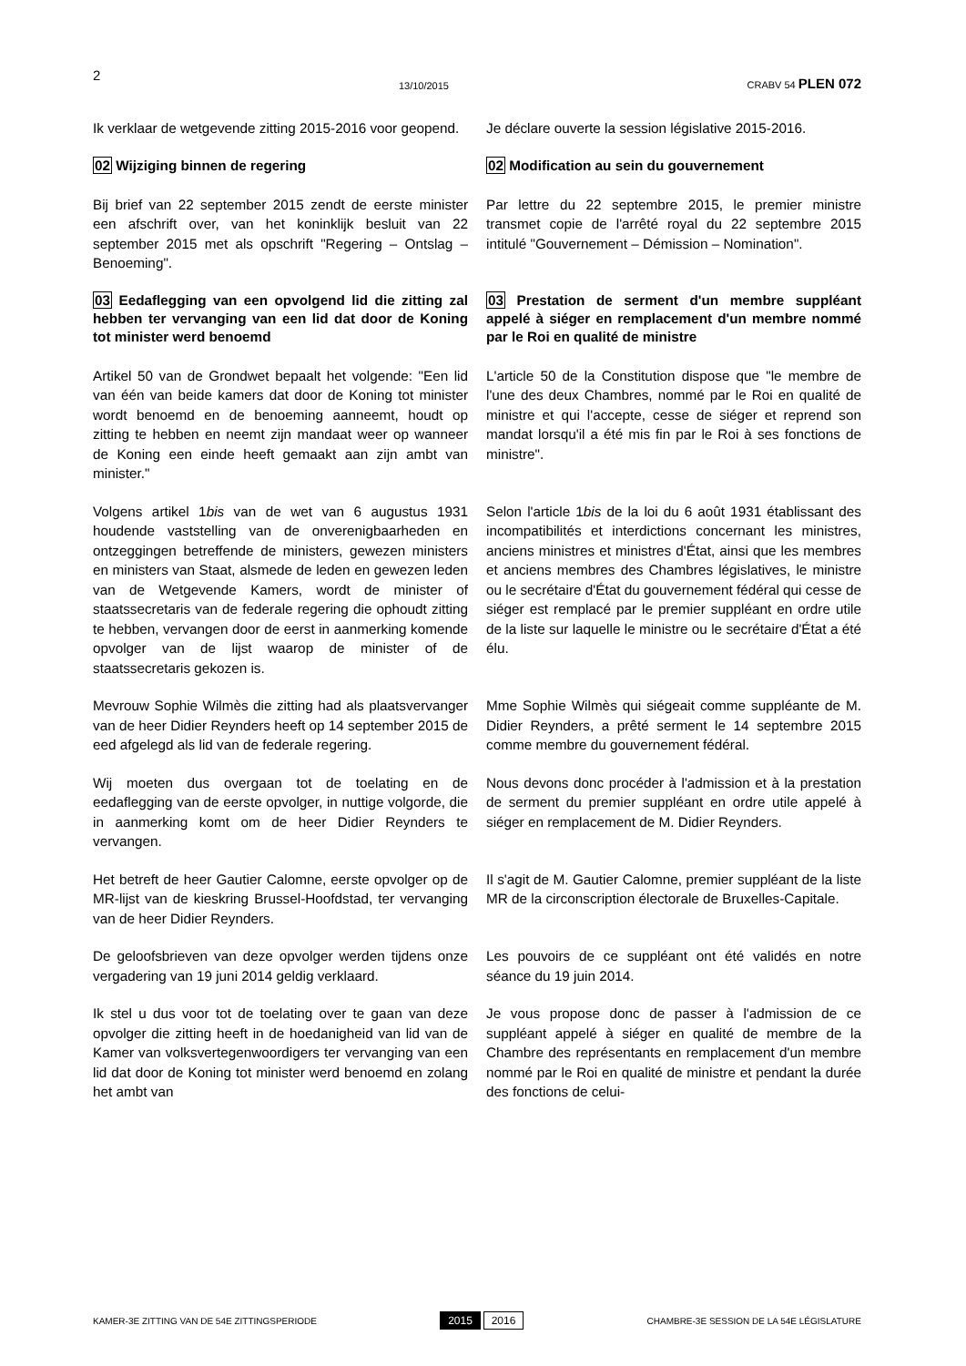2 13/10/2015 CRABV 54 PLEN 072
Ik verklaar de wetgevende zitting 2015-2016 voor geopend.
Je déclare ouverte la session législative 2015-2016.
02 Wijziging binnen de regering 02 Modification au sein du gouvernement
Bij brief van 22 september 2015 zendt de eerste minister een afschrift over, van het koninklijk besluit van 22 september 2015 met als opschrift "Regering – Ontslag – Benoeming".
Par lettre du 22 septembre 2015, le premier ministre transmet copie de l'arrêté royal du 22 septembre 2015 intitulé "Gouvernement – Démission – Nomination".
03 Eedaflegging van een opvolgend lid die zitting zal hebben ter vervanging van een lid dat door de Koning tot minister werd benoemd
03 Prestation de serment d'un membre suppléant appelé à siéger en remplacement d'un membre nommé par le Roi en qualité de ministre
Artikel 50 van de Grondwet bepaalt het volgende: "Een lid van één van beide kamers dat door de Koning tot minister wordt benoemd en de benoeming aanneemt, houdt op zitting te hebben en neemt zijn mandaat weer op wanneer de Koning een einde heeft gemaakt aan zijn ambt van minister."
L'article 50 de la Constitution dispose que "le membre de l'une des deux Chambres, nommé par le Roi en qualité de ministre et qui l'accepte, cesse de siéger et reprend son mandat lorsqu'il a été mis fin par le Roi à ses fonctions de ministre".
Volgens artikel 1bis van de wet van 6 augustus 1931 houdende vaststelling van de onverenigbaarheden en ontzeggingen betreffende de ministers, gewezen ministers en ministers van Staat, alsmede de leden en gewezen leden van de Wetgevende Kamers, wordt de minister of staatssecretaris van de federale regering die ophoudt zitting te hebben, vervangen door de eerst in aanmerking komende opvolger van de lijst waarop de minister of de staatssecretaris gekozen is.
Selon l'article 1bis de la loi du 6 août 1931 établissant des incompatibilités et interdictions concernant les ministres, anciens ministres et ministres d'État, ainsi que les membres et anciens membres des Chambres législatives, le ministre ou le secrétaire d'État du gouvernement fédéral qui cesse de siéger est remplacé par le premier suppléant en ordre utile de la liste sur laquelle le ministre ou le secrétaire d'État a été élu.
Mevrouw Sophie Wilmès die zitting had als plaatsvervanger van de heer Didier Reynders heeft op 14 september 2015 de eed afgelegd als lid van de federale regering.
Mme Sophie Wilmès qui siégeait comme suppléante de M. Didier Reynders, a prêté serment le 14 septembre 2015 comme membre du gouvernement fédéral.
Wij moeten dus overgaan tot de toelating en de eedaflegging van de eerste opvolger, in nuttige volgorde, die in aanmerking komt om de heer Didier Reynders te vervangen.
Nous devons donc procéder à l'admission et à la prestation de serment du premier suppléant en ordre utile appelé à siéger en remplacement de M. Didier Reynders.
Het betreft de heer Gautier Calomne, eerste opvolger op de MR-lijst van de kieskring Brussel-Hoofdstad, ter vervanging van de heer Didier Reynders.
Il s'agit de M. Gautier Calomne, premier suppléant de la liste MR de la circonscription électorale de Bruxelles-Capitale.
De geloofsbrieven van deze opvolger werden tijdens onze vergadering van 19 juni 2014 geldig verklaard.
Les pouvoirs de ce suppléant ont été validés en notre séance du 19 juin 2014.
Ik stel u dus voor tot de toelating over te gaan van deze opvolger die zitting heeft in de hoedanigheid van lid van de Kamer van volksvertegenwoordigers ter vervanging van een lid dat door de Koning tot minister werd benoemd en zolang het ambt van
Je vous propose donc de passer à l'admission de ce suppléant appelé à siéger en qualité de membre de la Chambre des représentants en remplacement d'un membre nommé par le Roi en qualité de ministre et pendant la durée des fonctions de celui-
KAMER-3E ZITTING VAN DE 54E ZITTINGSPERIODE 2015 2016 CHAMBRE-3E SESSION DE LA 54E LÉGISLATURE